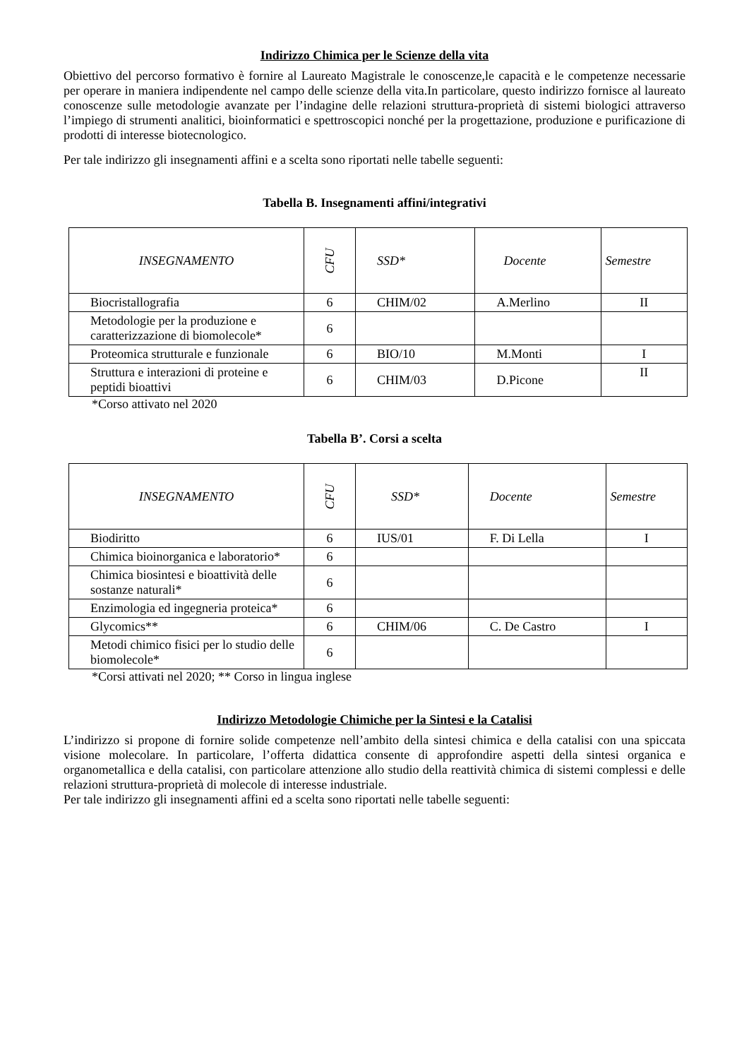Indirizzo Chimica per le Scienze della vita
Obiettivo del percorso formativo è fornire al Laureato Magistrale le conoscenze,le capacità e le competenze necessarie per operare in maniera indipendente nel campo delle scienze della vita.In particolare, questo indirizzo fornisce al laureato conoscenze sulle metodologie avanzate per l’indagine delle relazioni struttura-proprietà di sistemi biologici attraverso l’impiego di strumenti analitici, bioinformatici e spettroscopici nonché per la progettazione, produzione e purificazione di prodotti di interesse biotecnologico.
Per tale indirizzo gli insegnamenti affini e a scelta sono riportati nelle tabelle seguenti:
Tabella B. Insegnamenti affini/integrativi
| INSEGNAMENTO | CFU | SSD* | Docente | Semestre |
| --- | --- | --- | --- | --- |
| Biocristallografia | 6 | CHIM/02 | A.Merlino | II |
| Metodologie per la produzione e caratterizzazione di biomolecole* | 6 | | | |
| Proteomica strutturale e funzionale | 6 | BIO/10 | M.Monti | I |
| Struttura e interazioni di proteine e peptidi bioattivi | 6 | CHIM/03 | D.Picone | II |
*Corso attivato nel 2020
Tabella B’. Corsi a scelta
| INSEGNAMENTO | CFU | SSD* | Docente | Semestre |
| --- | --- | --- | --- | --- |
| Biodiritto | 6 | IUS/01 | F. Di Lella | I |
| Chimica bioinorganica e laboratorio* | 6 | | | |
| Chimica biosintesi e bioattività delle sostanze naturali* | 6 | | | |
| Enzimologia ed ingegneria proteica* | 6 | | | |
| Glycomics** | 6 | CHIM/06 | C. De Castro | I |
| Metodi chimico fisici per lo studio delle biomolecole* | 6 | | | |
*Corsi attivati nel 2020; ** Corso in lingua inglese
Indirizzo Metodologie Chimiche per la Sintesi e la Catalisi
L’indirizzo si propone di fornire solide competenze nell’ambito della sintesi chimica e della catalisi con una spiccata visione molecolare. In particolare, l’offerta didattica consente di approfondire aspetti della sintesi organica e organometallica e della catalisi, con particolare attenzione allo studio della reattività chimica di sistemi complessi e delle relazioni struttura-proprietà di molecole di interesse industriale.
Per tale indirizzo gli insegnamenti affini ed a scelta sono riportati nelle tabelle seguenti: